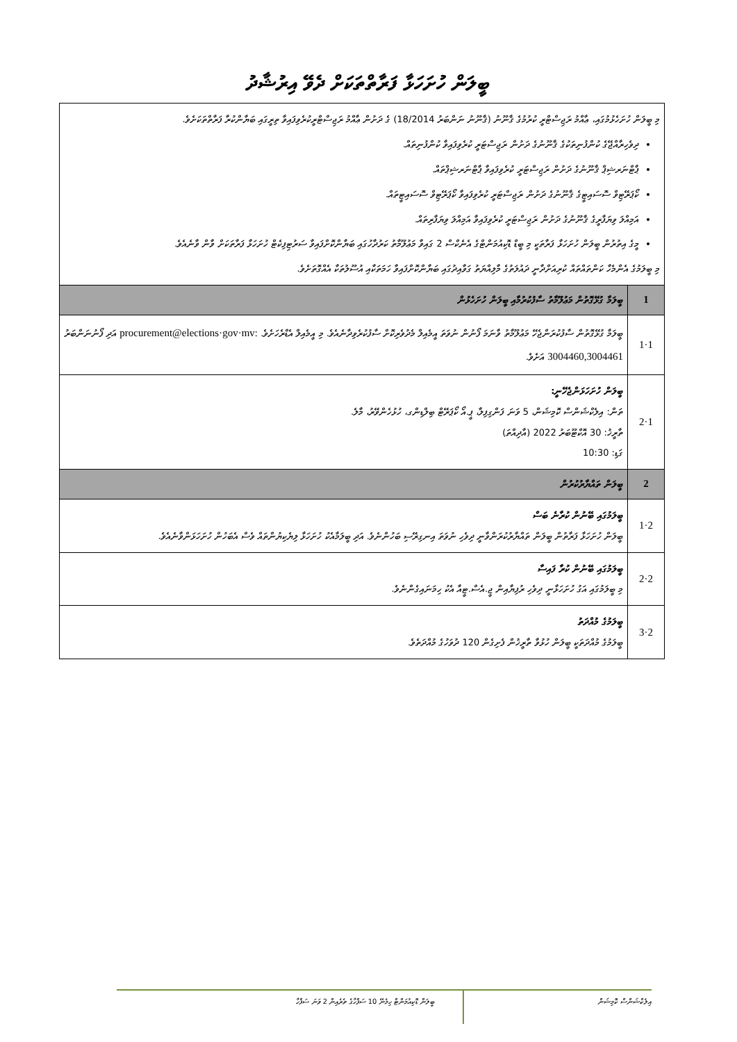ބީލަން ހުށަހަޅާ ފަރާތްތަކަށް ދެވޭ އިރުޝާދު
| މި ބީލަން ހުށަހެޅުމުގައި، ޢާއްމު ރަޖިސްޓްރީ ކުރުމުގެ ޤާނޫނު (ޤާނޫނު ނަންބަރު 18/2014) ގެ ދަށުން ޢާއްމު ރަޖިސްޓްރީކުރެވިފައިވާ ތިރީގައި ބަޔާންކުރާ ފަރާތްތަކަށެވެ. ދިވެހިރާއްޖޭގެ ކުންފުނިތަކުގެ ޤާނޫނުގެ ދަށުން ރަޖިސްޓަރީ ކުރެވިފައިވާ ކުންފުނިތައް. ޕާޓްނަރޝިޕް ޤާނޫނުގެ ދަށުން ރަޖިސްޓަރީ ކުރެވިފައިވާ ޕާޓްނަރޝިޕްތައް. ކޯޕަރޭޓިވް ސޮސައިޓީގެ ޤާނޫނުގެ ދަށުން ރަޖިސްޓަރީ ކުރެވިފައިވާ ކޯޕަރޭޓިވް ސޮސައިޓީތައް. އަމިއްލަ ވިޔަފާރީގެ ޤާނޫނުގެ ދަށުން ރަޖިސްޓަރީ ކުރެވިފައިވާ އަމިއްލަ ވިޔަފާރިތައް. މީގެ އިތުރުން ބީލަން ހުށަހަޅާ ފަރާތަކީ މި ބީޑް ޑޮކިއުމަންޓްގެ އެނެކްސް 2 ގައިވާ މަޢުލޫމާތު ކަރުދާހުގައި ބަޔާންކޮށްފައިވާ ސަރުޓިފިކެޓް ހުށަހަޅާ ފަރާތަކަށް ވާން ވާނެއެވެ. މި ބީލަމުގެ އެންމެހާ ކަންތައްތައް ކުރިއަށްދާނީ ދައުލަތުގެ މާލިއްޔަތު ގަވާއިދުގައި ބަޔާންކޮށްފައިވާ ހަމަތަކާއި އުސޫލުތަކާ އެއްގޮތަށެވެ. | |
| 1 | ބީލަމާ ގުޅޭގޮތުން މަޢުލޫމާތު ސާފުކުރުމާއި ބީލަން ހުށަހެޅުން |
| 1·1 | ބީލަމާ ގުޅޭގޮތުން ސާފުކުރަންޖެހޭ މަޢުލޫމާތު ވާނަމަ ފޯނުން ނުވަތަ އީމެއިލް މެދުވެރިކޮށް ސާފުކުރެވިދާނެއެވެ. މި އީމެއިލް އެޑްރެހަށެވެ. procurement@elections·gov·mv: އަދި ފޯނުނަންބަރު 3004460,3004461 އަށެވެ. |
| 1·2 | ބީލަން ހުށަހަޅަންޖެހޭނީ: ތަން: އިލެކްޝަންސް ކޮމިޝަން، 5 ވަނަ ފަންގިފިލާ، ޕީ.އޯ ކޯޕަރޭޓް ބިލްޑިންގ، ހުޅުހެންވޭރު، މާލެ. ތާރީޚު: 30 އޮކްޓޫބަރު 2022 (އާދިއްތަ) ގަޑި: 10:30 |
| 2 | ބީލަން ތައްޔާރުކުރުން |
| 2·1 | ބީލަމުގައި ބޭނުން ކުރާނެ ބަސް ބީލަން ހުށަހަޅާ ފަރާތުން ބީލަން ތައްޔާރުކުރަންވާނީ ދިވެހި ނުވަތަ އިނގިރޭސި ބަހުންނެވެ. އަދި ބީލަމާއެކު ހުށަހަޅާ ލިޔެކިޔުންތައް ވެސް އެބަހުން ހުށަހަޅަންވާނެއެވެ. |
| 2·2 | ބީލަމުގައި ބޭނުން ކުރާ ފައިސާ މި ބީލަމުގައި އަގު ހުށަހަޅާނީ ދިވެހި ރުފިޔާއިން ޖީ.އެސް.ޓީއާ އެކު ހިމަނައިގެންނެވެ. |
| 2·3 | ބީލަމުގެ މުއްދަތު ބީލަމުގެ މުއްދަތަކީ ބީލަން ހުޅުވާ ތާރީޚުން ފެށިގެން 120 ދުވަހުގެ މުއްދަތެވެ. |
އިލެކްޝަންސް ކޮމިޝަން
ބީލަން ޑޮކިއުމަންޓް ހިމެނޭ 10 ސަފްހާގެ ތެރެއިން 2 ވަނަ ސަފްހާ